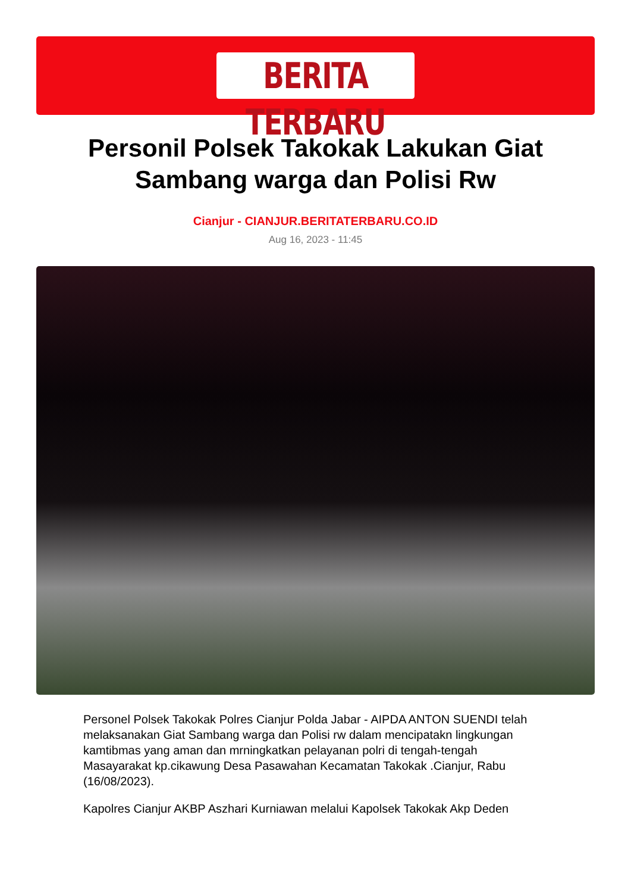BERITA TERBARU
Personil Polsek Takokak Lakukan Giat Sambang warga dan Polisi Rw
Cianjur - CIANJUR.BERITATERBARU.CO.ID
Aug 16, 2023 - 11:45
Personel Polsek Takokak Polres Cianjur Polda Jabar - AIPDA ANTON SUENDI telah melaksanakan Giat Sambang warga dan Polisi rw dalam mencipatakn lingkungan kamtibmas yang aman dan mrningkatkan pelayanan polri di tengah-tengah Masayarakat kp.cikawung Desa Pasawahan Kecamatan Takokak .Cianjur, Rabu (16/08/2023).
Kapolres Cianjur AKBP Aszhari Kurniawan melalui Kapolsek Takokak Akp Deden